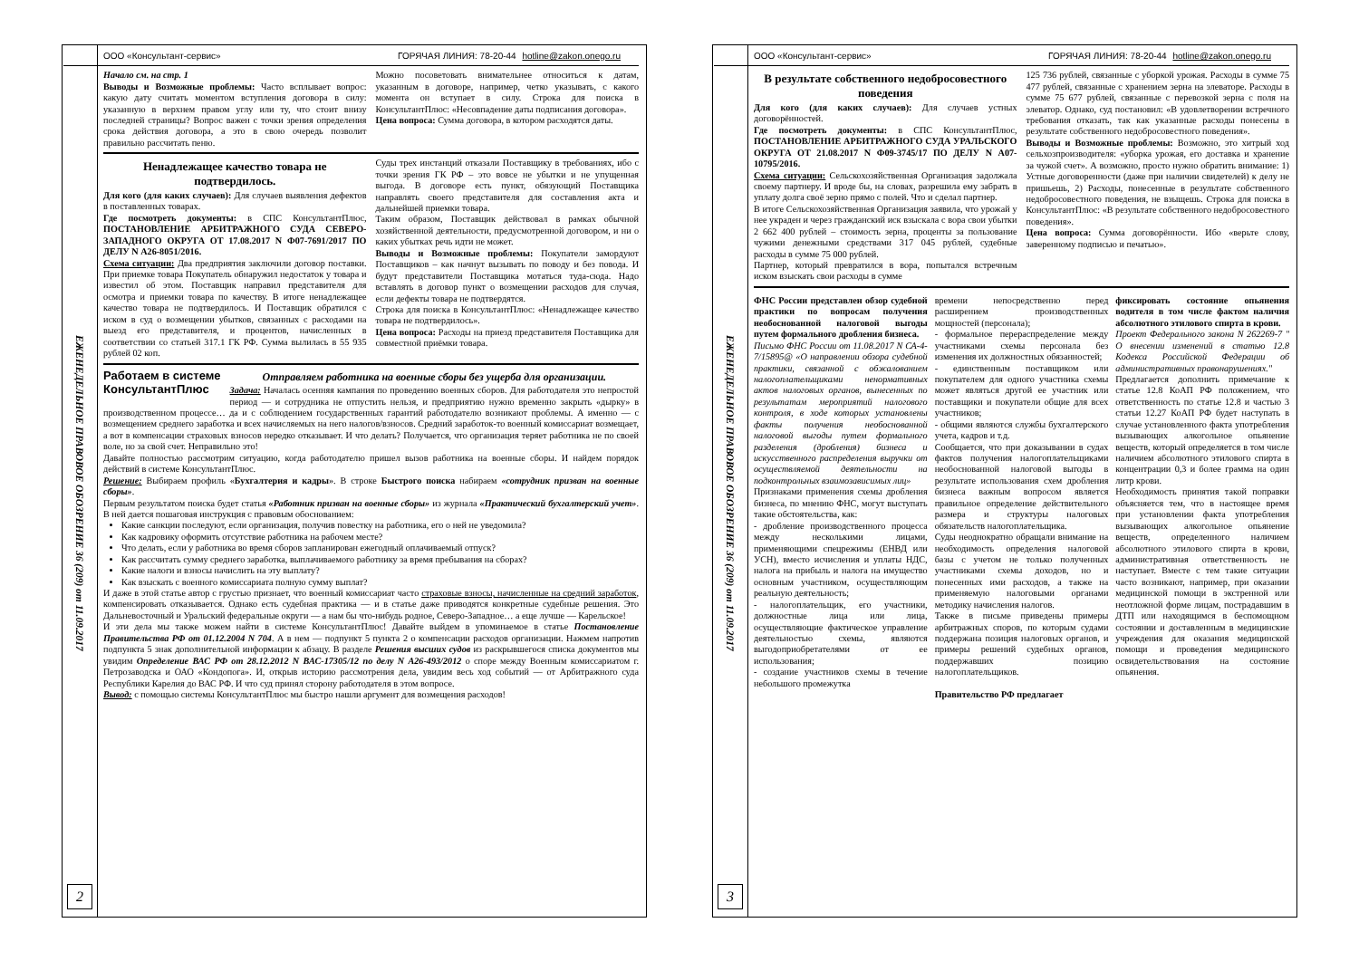ЕЖЕНЕДЕЛЬНОЕ ПРАВОВОЕ ОБОЗРЕНИЕ 36 (209) от 11.09.2017
2
ООО «Консультант-сервис» ГОРЯЧАЯ ЛИНИЯ: 78-20-44 hotline@zakon.onego.ru
Начало см. на стр. 1
Выводы и Возможные проблемы: Часто всплывает вопрос: какую дату считать моментом вступления договора в силу: указанную в верхнем правом углу или ту, что стоит внизу последней страницы? Вопрос важен с точки зрения определения срока действия договора, а это в свою очередь позволит правильно рассчитать пеню.
Можно посоветовать внимательнее относиться к датам, указанным в договоре, например, четко указывать, с какого момента он вступает в силу. Строка для поиска в КонсультантПлюс: «Несовпадение даты подписания договора».
Цена вопроса: Сумма договора, в котором расходятся даты.
Ненадлежащее качество товара не подтвердилось.
Для кого (для каких случаев): Для случаев выявления дефектов в поставленных товарах.
Где посмотреть документы: в СПС КонсультантПлюс, ПОСТАНОВЛЕНИЕ АРБИТРАЖНОГО СУДА СЕВЕРО-ЗАПАДНОГО ОКРУГА ОТ 17.08.2017 N Ф07-7691/2017 ПО ДЕЛУ N А26-8051/2016.
Схема ситуации: Два предприятия заключили договор поставки. При приемке товара Покупатель обнаружил недостаток у товара и известил об этом. Поставщик направил представителя для осмотра и приемки товара по качеству. В итоге ненадлежащее качество товара не подтвердилось. И Поставщик обратился с иском в суд о возмещении убытков, связанных с расходами на выезд его представителя, и процентов, начисленных в соответствии со статьей 317.1 ГК РФ. Сумма вылилась в 55 935 рублей 02 коп.
Суды трех инстанций отказали Поставщику в требованиях, ибо с точки зрения ГК РФ – это вовсе не убытки и не упущенная выгода. В договоре есть пункт, обязующий Поставщика направлять своего представителя для составления акта и дальнейшей приемки товара.
Таким образом, Поставщик действовал в рамках обычной хозяйственной деятельности, предусмотренной договором, и ни о каких убытках речь идти не может.
Выводы и Возможные проблемы: Покупатели замордуют Поставщиков – как начнут вызывать по поводу и без повода. И будут представители Поставщика мотаться туда-сюда. Надо вставлять в договор пункт о возмещении расходов для случая, если дефекты товара не подтвердятся.
Строка для поиска в КонсультантПлюс: «Ненадлежащее качество товара не подтвердилось».
Цена вопроса: Расходы на приезд представителя Поставщика для совместной приёмки товара.
Работаем в системе
КонсультантПлюс
Отправляем работника на военные сборы без ущерба для организации.
Задача: Началась осенняя кампания по проведению военных сборов. Для работодателя это непростой период — и сотрудника не отпустить нельзя, и предприятию нужно временно закрыть «дырку» в производственном процессе… да и с соблюдением государственных гарантий работодателю возникают проблемы. А именно — с возмещением среднего заработка и всех начисляемых на него налогов/взносов. Средний заработок-то военный комиссариат возмещает, а вот в компенсации страховых взносов нередко отказывает. И что делать? Получается, что организация теряет работника не по своей воле, но за свой счет. Неправильно это!
Давайте полностью рассмотрим ситуацию, когда работодателю пришел вызов работника на военные сборы. И найдем порядок действий в системе КонсультантПлюс.
Решение: Выбираем профиль «Бухгалтерия и кадры». В строке Быстрого поиска набираем «сотрудник призван на военные сборы».
Первым результатом поиска будет статья «Работник призван на военные сборы» из журнала «Практический бухгалтерский учет». В ней дается пошаговая инструкция с правовым обоснованием:
Какие санкции последуют, если организация, получив повестку на работника, его о ней не уведомила?
Как кадровику оформить отсутствие работника на рабочем месте?
Что делать, если у работника во время сборов запланирован ежегодный оплачиваемый отпуск?
Как рассчитать сумму среднего заработка, выплачиваемого работнику за время пребывания на сборах?
Какие налоги и взносы начислить на эту выплату?
Как взыскать с военного комиссариата полную сумму выплат?
И даже в этой статье автор с грустью признает, что военный комиссариат часто страховые взносы, начисленные на средний заработок, компенсировать отказывается. Однако есть судебная практика — и в статье даже приводятся конкретные судебные решения. Это Дальневосточный и Уральский федеральные округи — а нам бы что-нибудь родное, Северо-Западное… а еще лучше — Карельское!
И эти дела мы также можем найти в системе КонсультантПлюс! Давайте выйдем в упоминаемое в статье Постановление Правительства РФ от 01.12.2004 N 704. А в нем — подпункт 5 пункта 2 о компенсации расходов организации. Нажмем напротив подпункта 5 знак дополнительной информации к абзацу. В разделе Решения высших судов из раскрывшегося списка документов мы увидим Определение ВАС РФ от 28.12.2012 N ВАС-17305/12 по делу N А26-493/2012 о споре между Военным комиссариатом г. Петрозаводска и ОАО «Кондопога». И, открыв историю рассмотрения дела, увидим весь ход событий — от Арбитражного суда Республики Карелия до ВАС РФ. И что суд принял сторону работодателя в этом вопросе.
Вывод: с помощью системы КонсультантПлюс мы быстро нашли аргумент для возмещения расходов!
ЕЖЕНЕДЕЛЬНОЕ ПРАВОВОЕ ОБОЗРЕНИЕ 36 (209) от 11.09.2017
3
ООО «Консультант-сервис» ГОРЯЧАЯ ЛИНИЯ: 78-20-44 hotline@zakon.onego.ru
В результате собственного недобросовестного поведения
Для кого (для каких случаев): Для случаев устных договорённостей.
Где посмотреть документы: в СПС КонсультантПлюс, ПОСТАНОВЛЕНИЕ АРБИТРАЖНОГО СУДА УРАЛЬСКОГО ОКРУГА ОТ 21.08.2017 N Ф09-3745/17 ПО ДЕЛУ N А07-10795/2016.
Схема ситуации: Сельскохозяйственная Организация задолжала своему партнеру. И вроде бы, на словах, разрешила ему забрать в уплату долга своё зерно прямо с полей. Что и сделал партнер.
В итоге Сельскохозяйственная Организация заявила, что урожай у нее украден и через гражданский иск взыскала с вора свои убытки 2 662 400 рублей – стоимость зерна, проценты за пользование чужими денежными средствами 317 045 рублей, судебные расходы в сумме 75 000 рублей.
Партнер, который превратился в вора, попытался встречным иском взыскать свои расходы в сумме
125 736 рублей, связанные с уборкой урожая. Расходы в сумме 75 477 рублей, связанные с хранением зерна на элеваторе. Расходы в сумме 75 677 рублей, связанные с перевозкой зерна с поля на элеватор. Однако, суд постановил: «В удовлетворении встречного требования отказать, так как указанные расходы понесены в результате собственного недобросовестного поведения».
Выводы и Возможные проблемы: Возможно, это хитрый ход сельхозпроизводителя: «уборка урожая, его доставка и хранение за чужой счет». А возможно, просто нужно обратить внимание: 1) Устные договоренности (даже при наличии свидетелей) к делу не пришьешь, 2) Расходы, понесенные в результате собственного недобросовестного поведения, не взыщешь. Строка для поиска в КонсультантПлюс: «В результате собственного недобросовестного поведения».
Цена вопроса: Сумма договорённости. Ибо «верьте слову, заверенному подписью и печатью».
ФНС России представлен обзор судебной практики по вопросам получения необоснованной налоговой выгоды путем формального дробления бизнеса.
Письмо ФНС России от 11.08.2017 N СА-4-7/15895@ «О направлении обзора судебной практики, связанной с обжалованием налогоплательщиками ненормативных актов налоговых органов, вынесенных по результатам мероприятий налогового контроля, в ходе которых установлены факты получения необоснованной налоговой выгоды путем формального разделения (дробления) бизнеса и искусственного распределения выручки от осуществляемой деятельности на подконтрольных взаимозависимых лиц»
Признаками применения схемы дробления бизнеса, по мнению ФНС, могут выступать такие обстоятельства, как:
- дробление производственного процесса между несколькими лицами, применяющими спецрежимы (ЕНВД или УСН), вместо исчисления и уплаты НДС, налога на прибыль и налога на имущество основным участником, осуществляющим реальную деятельность;
- налогоплательщик, его участники, должностные лица или лица, осуществляющие фактическое управление деятельностью схемы, являются выгодоприобретателями от ее использования;
- создание участников схемы в течение небольшого промежутка
времени непосредственно перед расширением производственных мощностей (персонала);
- формальное перераспределение между участниками схемы персонала без изменения их должностных обязанностей;
- единственным поставщиком или покупателем для одного участника схемы может являться другой ее участник или поставщики и покупатели общие для всех участников;
- общими являются службы бухгалтерского учета, кадров и т.д.
Сообщается, что при доказывании в судах фактов получения налогоплательщиками необоснованной налоговой выгоды в результате использования схем дробления бизнеса важным вопросом является правильное определение действительного размера и структуры налоговых обязательств налогоплательщика.
Суды неоднократно обращали внимание на необходимость определения налоговой базы с учетом не только полученных участниками схемы доходов, но и понесенных ими расходов, а также на применяемую налоговыми органами методику начисления налогов.
Также в письме приведены примеры арбитражных споров, по которым судами поддержана позиция налоговых органов, и примеры решений судебных органов, поддержавших позицию налогоплательщиков.
Правительство РФ предлагает
фиксировать состояние опьянения водителя в том числе фактом наличия абсолютного этилового спирта в крови.
Проект Федерального закона N 262269-7 " О внесении изменений в статью 12.8 Кодекса Российской Федерации об административных правонарушениях."
Предлагается дополнить примечание к статье 12.8 КоАП РФ положением, что ответственность по статье 12.8 и частью 3 статьи 12.27 КоАП РФ будет наступать в случае установленного факта употребления вызывающих алкогольное опьянение веществ, который определяется в том числе наличием абсолютного этилового спирта в концентрации 0,3 и более грамма на один литр крови.
Необходимость принятия такой поправки объясняется тем, что в настоящее время при установлении факта употребления вызывающих алкогольное опьянение веществ, определенного наличием абсолютного этилового спирта в крови, административная ответственность не наступает. Вместе с тем такие ситуации часто возникают, например, при оказании медицинской помощи в экстренной или неотложной форме лицам, пострадавшим в ДТП или находящимся в беспомощном состоянии и доставленным в медицинские учреждения для оказания медицинской помощи и проведения медицинского освидетельствования на состояние опьянения.